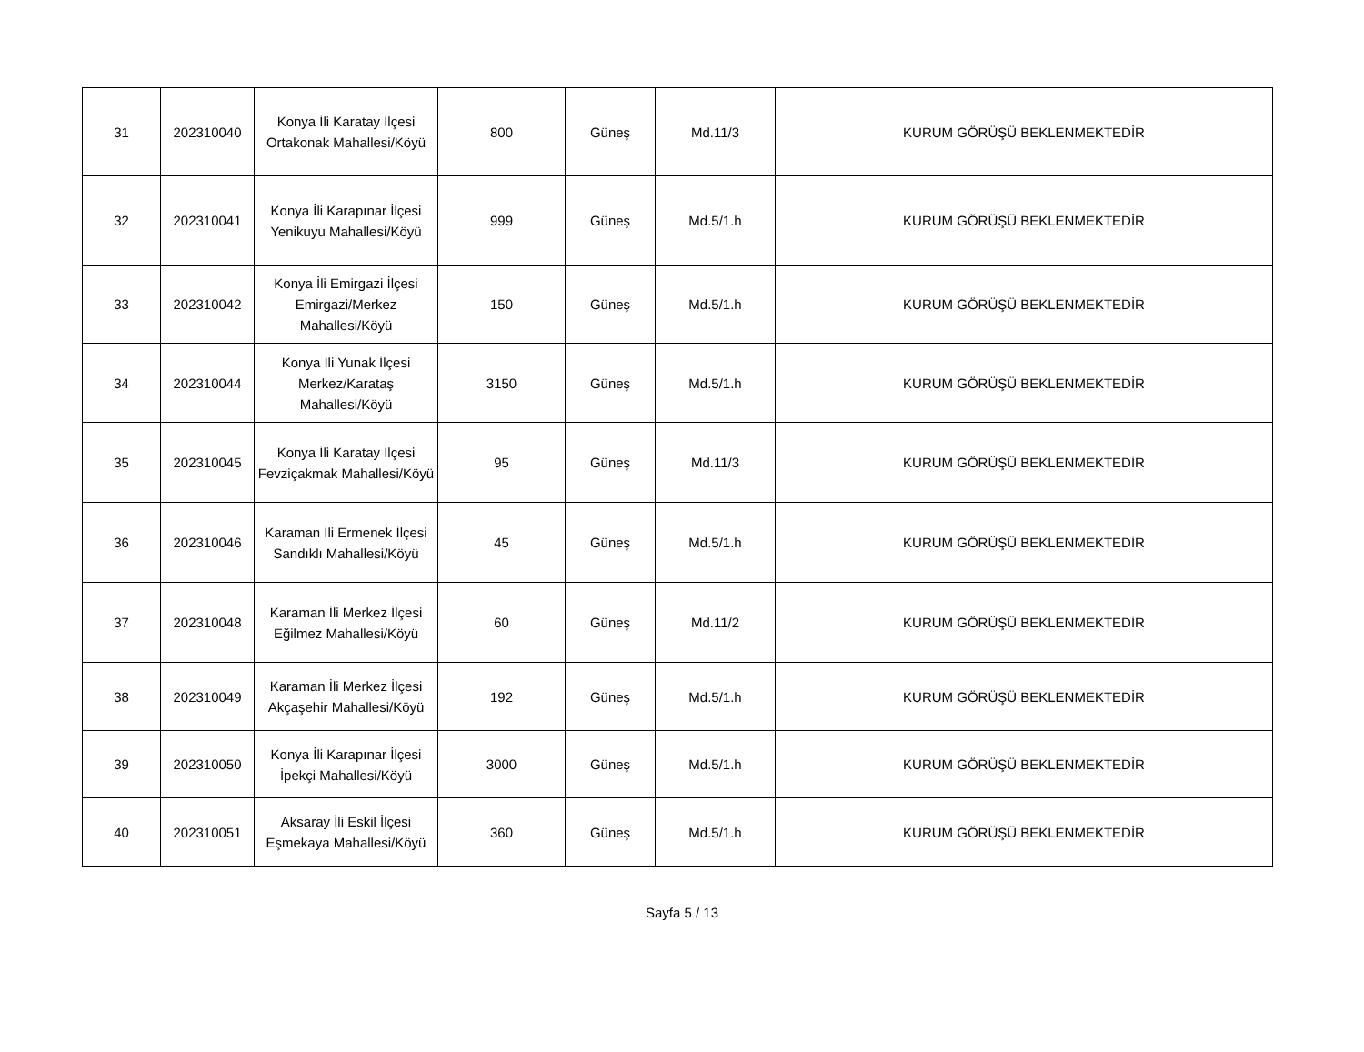| 31 | 202310040 | Konya İli Karatay İlçesi Ortakonak Mahallesi/Köyü | 800 | Güneş | Md.11/3 | KURUM GÖRÜŞÜ BEKLENMEKTEDİR |
| 32 | 202310041 | Konya İli Karapınar İlçesi Yenikuyu Mahallesi/Köyü | 999 | Güneş | Md.5/1.h | KURUM GÖRÜŞÜ BEKLENMEKTEDİR |
| 33 | 202310042 | Konya İli Emirgazi İlçesi Emirgazi/Merkez Mahallesi/Köyü | 150 | Güneş | Md.5/1.h | KURUM GÖRÜŞÜ BEKLENMEKTEDİR |
| 34 | 202310044 | Konya İli Yunak İlçesi Merkez/Karataş Mahallesi/Köyü | 3150 | Güneş | Md.5/1.h | KURUM GÖRÜŞÜ BEKLENMEKTEDİR |
| 35 | 202310045 | Konya İli Karatay İlçesi Fevziçakmak Mahallesi/Köyü | 95 | Güneş | Md.11/3 | KURUM GÖRÜŞÜ BEKLENMEKTEDİR |
| 36 | 202310046 | Karaman İli Ermenek İlçesi Sandıklı Mahallesi/Köyü | 45 | Güneş | Md.5/1.h | KURUM GÖRÜŞÜ BEKLENMEKTEDİR |
| 37 | 202310048 | Karaman İli Merkez İlçesi Eğilmez Mahallesi/Köyü | 60 | Güneş | Md.11/2 | KURUM GÖRÜŞÜ BEKLENMEKTEDİR |
| 38 | 202310049 | Karaman İli Merkez İlçesi Akçaşehir Mahallesi/Köyü | 192 | Güneş | Md.5/1.h | KURUM GÖRÜŞÜ BEKLENMEKTEDİR |
| 39 | 202310050 | Konya İli Karapınar İlçesi İpekçi Mahallesi/Köyü | 3000 | Güneş | Md.5/1.h | KURUM GÖRÜŞÜ BEKLENMEKTEDİR |
| 40 | 202310051 | Aksaray İli Eskil İlçesi Eşmekaya Mahallesi/Köyü | 360 | Güneş | Md.5/1.h | KURUM GÖRÜŞÜ BEKLENMEKTEDİR |
Sayfa 5 / 13